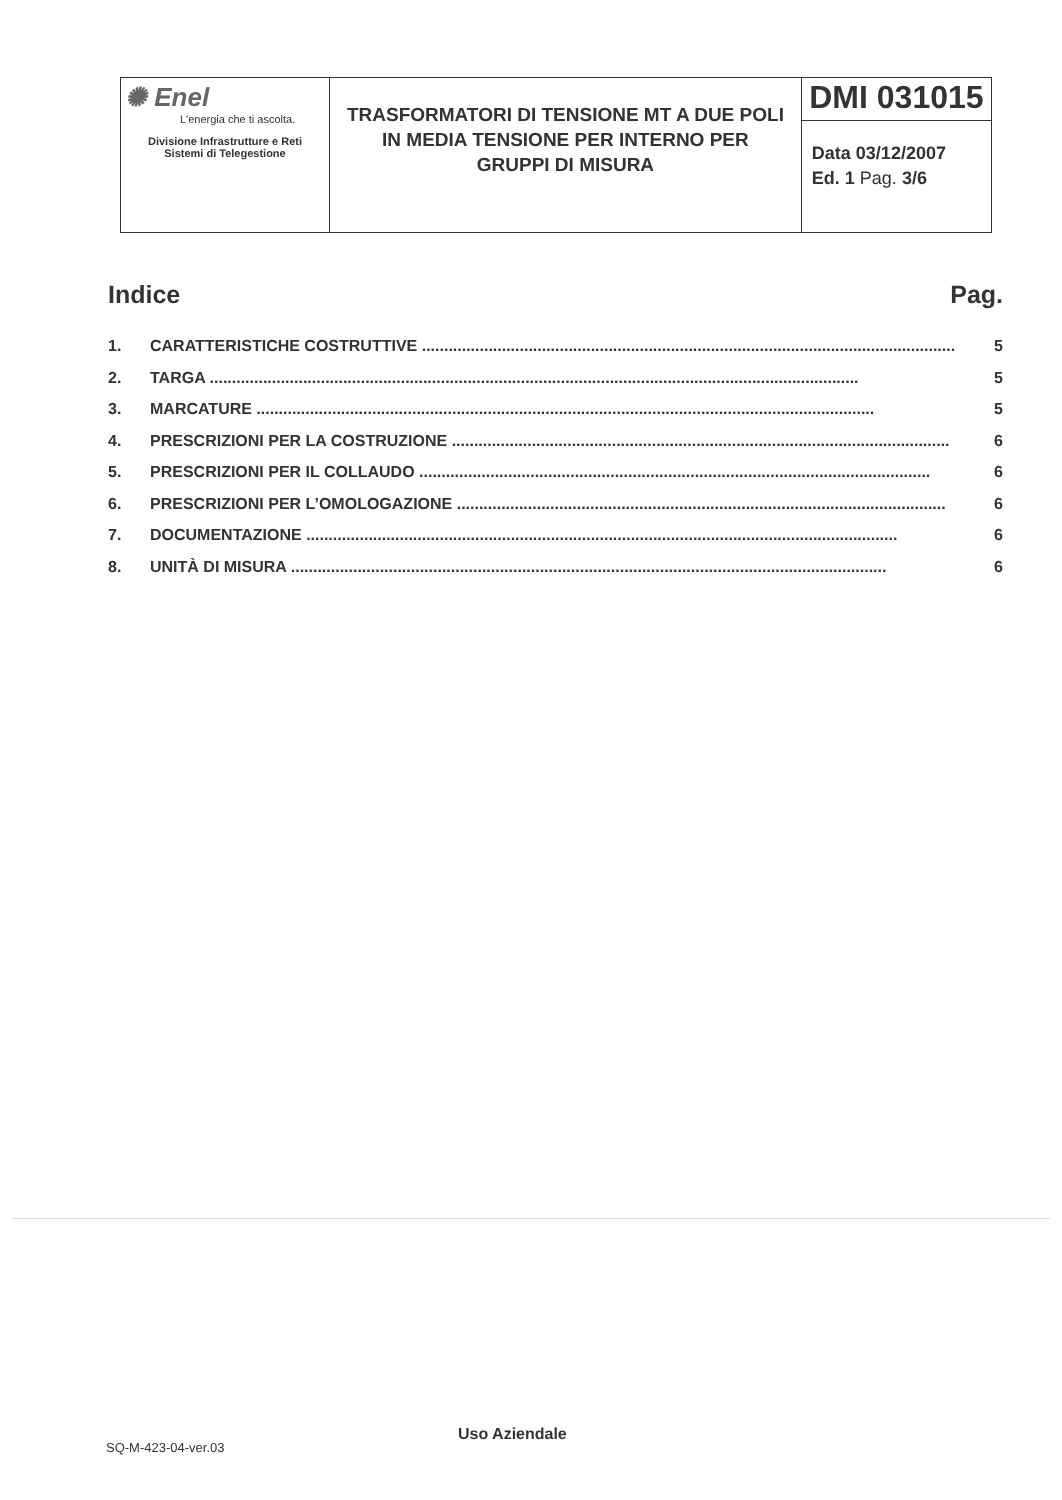| ✺ Enel L'energia che ti ascolta. Divisione Infrastrutture e Reti Sistemi di Telegestione | TRASFORMATORI DI TENSIONE MT A DUE POLI IN MEDIA TENSIONE PER INTERNO PER GRUPPI DI MISURA | DMI 031015 |
| | | Data 03/12/2007 Ed. 1 Pag. 3/6 |
Indice Pag.
1. CARATTERISTICHE COSTRUTTIVE ........................................................................................................................ 5
2. TARGA .................................................................................................................................................. 5
3. MARCATURE ........................................................................................................................................... 5
4. PRESCRIZIONI PER LA COSTRUZIONE ................................................................................................................ 6
5. PRESCRIZIONI PER IL COLLAUDO ................................................................................................................... 6
6. PRESCRIZIONI PER L’OMOLOGAZIONE .............................................................................................................. 6
7. DOCUMENTAZIONE ..................................................................................................................................... 6
8. UNITÀ DI MISURA ...................................................................................................................................... 6
Uso Aziendale
SQ-M-423-04-ver.03